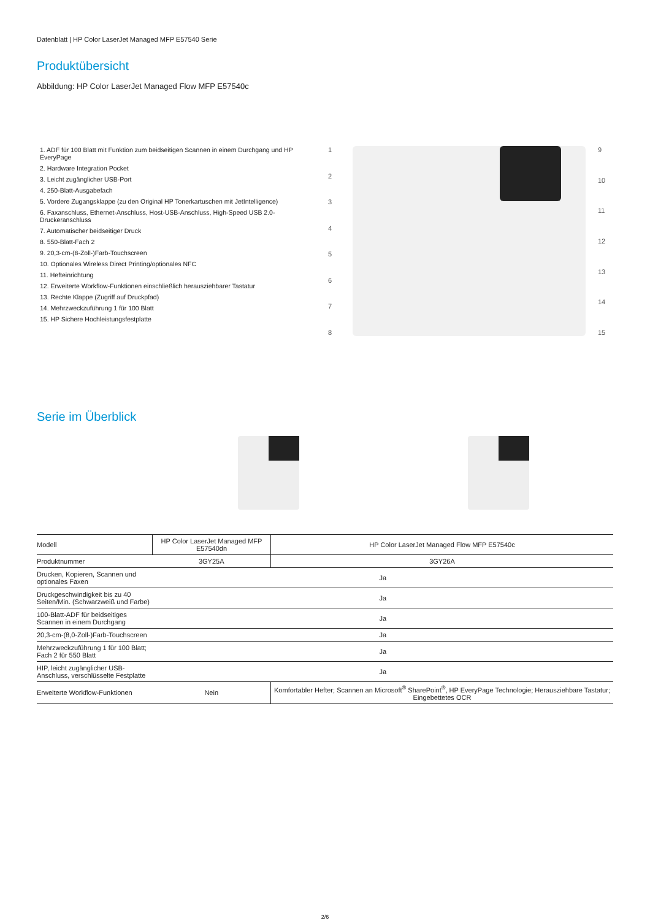Datenblatt | HP Color LaserJet Managed MFP E57540 Serie
Produktübersicht
Abbildung: HP Color LaserJet Managed Flow MFP E57540c
1. ADF für 100 Blatt mit Funktion zum beidseitigen Scannen in einem Durchgang und HP EveryPage
2. Hardware Integration Pocket
3. Leicht zugänglicher USB-Port
4. 250-Blatt-Ausgabefach
5. Vordere Zugangsklappe (zu den Original HP Tonerkartuschen mit JetIntelligence)
6. Faxanschluss, Ethernet-Anschluss, Host-USB-Anschluss, High-Speed USB 2.0-Druckeranschluss
7. Automatischer beidseitiger Druck
8. 550-Blatt-Fach 2
9. 20,3-cm-(8-Zoll-)Farb-Touchscreen
10. Optionales Wireless Direct Printing/optionales NFC
11. Hefteinrichtung
12. Erweiterte Workflow-Funktionen einschließlich herausziehbarer Tastatur
13. Rechte Klappe (Zugriff auf Druckpfad)
14. Mehrzweckzuführung 1 für 100 Blatt
15. HP Sichere Hochleistungsfestplatte
1
2
3
4
5
6
7
8
9
10
11
12
13
14
15
Serie im Überblick
| Modell | HP Color LaserJet Managed MFP E57540dn | HP Color LaserJet Managed Flow MFP E57540c |
| --- | --- | --- |
| Produktnummer | 3GY25A | 3GY26A |
| Drucken, Kopieren, Scannen und optionales Faxen | Ja | |
| Druckgeschwindigkeit bis zu 40 Seiten/Min. (Schwarzweiß und Farbe) | Ja | |
| 100-Blatt-ADF für beidseitiges Scannen in einem Durchgang | Ja | |
| 20,3-cm-(8,0-Zoll-)Farb-Touchscreen | Ja | |
| Mehrzweckzuführung 1 für 100 Blatt; Fach 2 für 550 Blatt | Ja | |
| HIP, leicht zugänglicher USB-Anschluss, verschlüsselte Festplatte | Ja | |
| Erweiterte Workflow-Funktionen | Nein | Komfortabler Hefter; Scannen an Microsoft<sup>®</sup> SharePoint<sup>®</sup>, HP EveryPage Technologie; Herausziehbare Tastatur; Eingebettetes OCR |
2/6